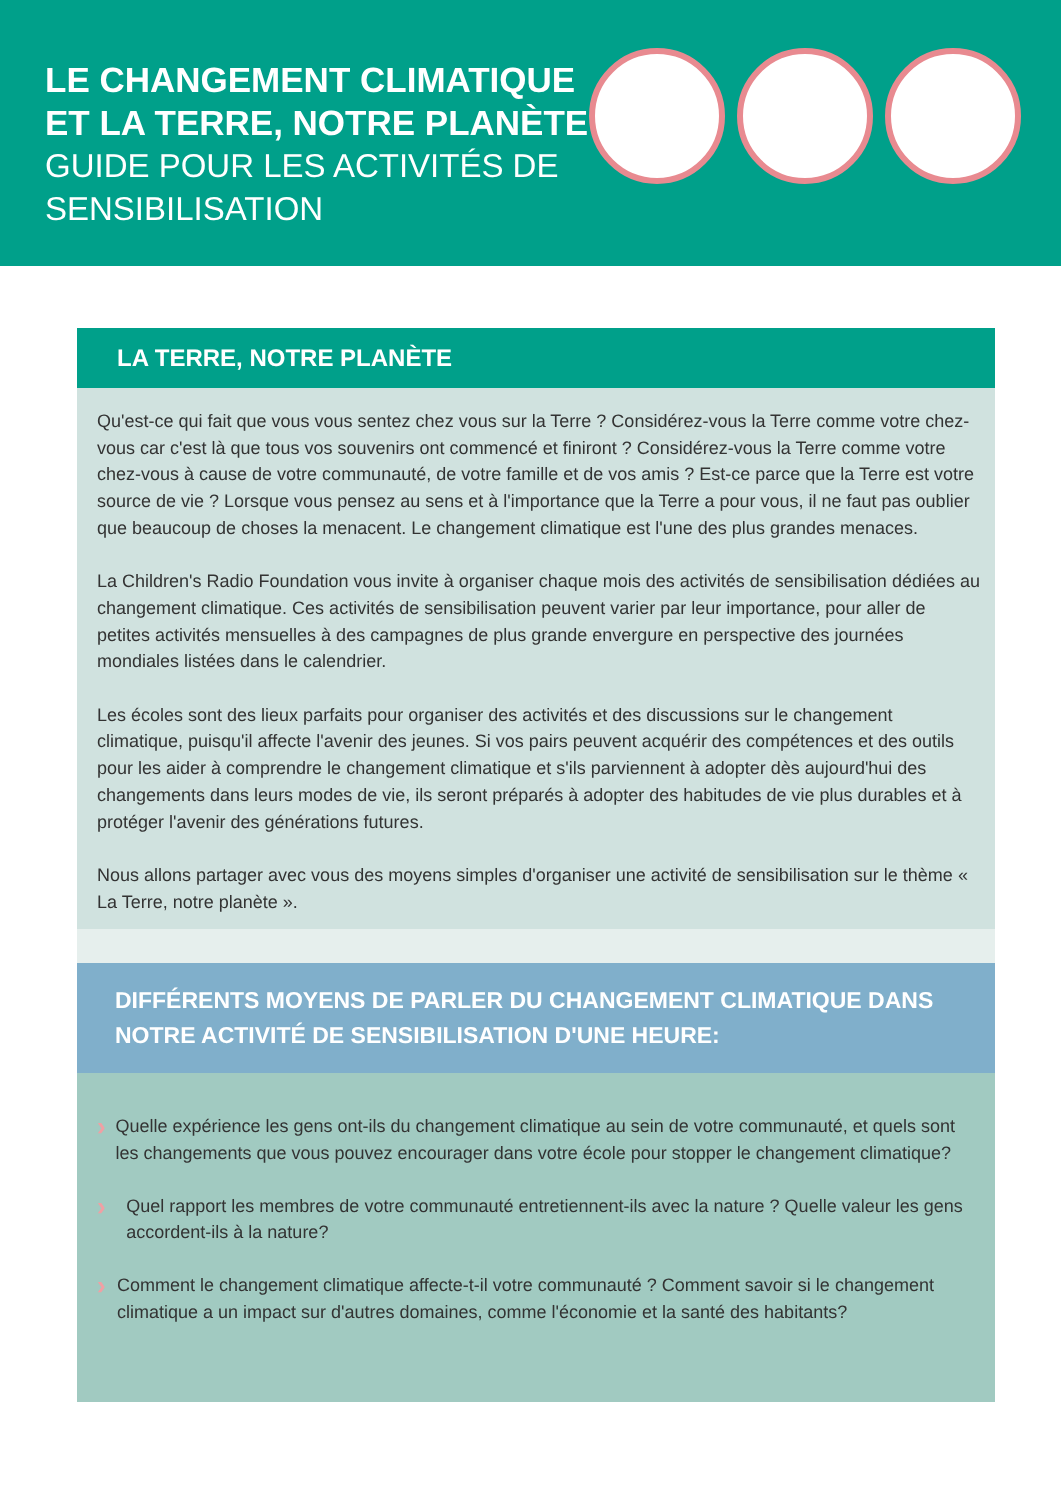LE CHANGEMENT CLIMATIQUE
ET LA TERRE, NOTRE PLANÈTE
GUIDE POUR LES ACTIVITÉS DE
SENSIBILISATION
LA TERRE, NOTRE PLANÈTE
Qu'est-ce qui fait que vous vous sentez chez vous sur la Terre ? Considérez-vous la Terre comme votre chez-vous car c'est là que tous vos souvenirs ont commencé et finiront ? Considérez-vous la Terre comme votre chez-vous à cause de votre communauté, de votre famille et de vos amis ? Est-ce parce que la Terre est votre source de vie ? Lorsque vous pensez au sens et à l'importance que la Terre a pour vous, il ne faut pas oublier que beaucoup de choses la menacent. Le changement climatique est l'une des plus grandes menaces.
La Children's Radio Foundation vous invite à organiser chaque mois des activités de sensibilisation dédiées au changement climatique. Ces activités de sensibilisation peuvent varier par leur importance, pour aller de petites activités mensuelles à des campagnes de plus grande envergure en perspective des journées mondiales listées dans le calendrier.
Les écoles sont des lieux parfaits pour organiser des activités et des discussions sur le changement climatique, puisqu'il affecte l'avenir des jeunes. Si vos pairs peuvent acquérir des compétences et des outils pour les aider à comprendre le changement climatique et s'ils parviennent à adopter dès aujourd'hui des changements dans leurs modes de vie, ils seront préparés à adopter des habitudes de vie plus durables et à protéger l'avenir des générations futures.
Nous allons partager avec vous des moyens simples d'organiser une activité de sensibilisation sur le thème « La Terre, notre planète ».
DIFFÉRENTS MOYENS DE PARLER DU CHANGEMENT CLIMATIQUE DANS NOTRE ACTIVITÉ DE SENSIBILISATION D'UNE HEURE:
›
Quelle expérience les gens ont-ils du changement climatique au sein de votre communauté, et quels sont les changements que vous pouvez encourager dans votre école pour stopper le changement climatique?
›
Quel rapport les membres de votre communauté entretiennent-ils avec la nature ? Quelle valeur les gens accordent-ils à la nature?
›
Comment le changement climatique affecte-t-il votre communauté ? Comment savoir si le changement climatique a un impact sur d'autres domaines, comme l'économie et la santé des habitants?